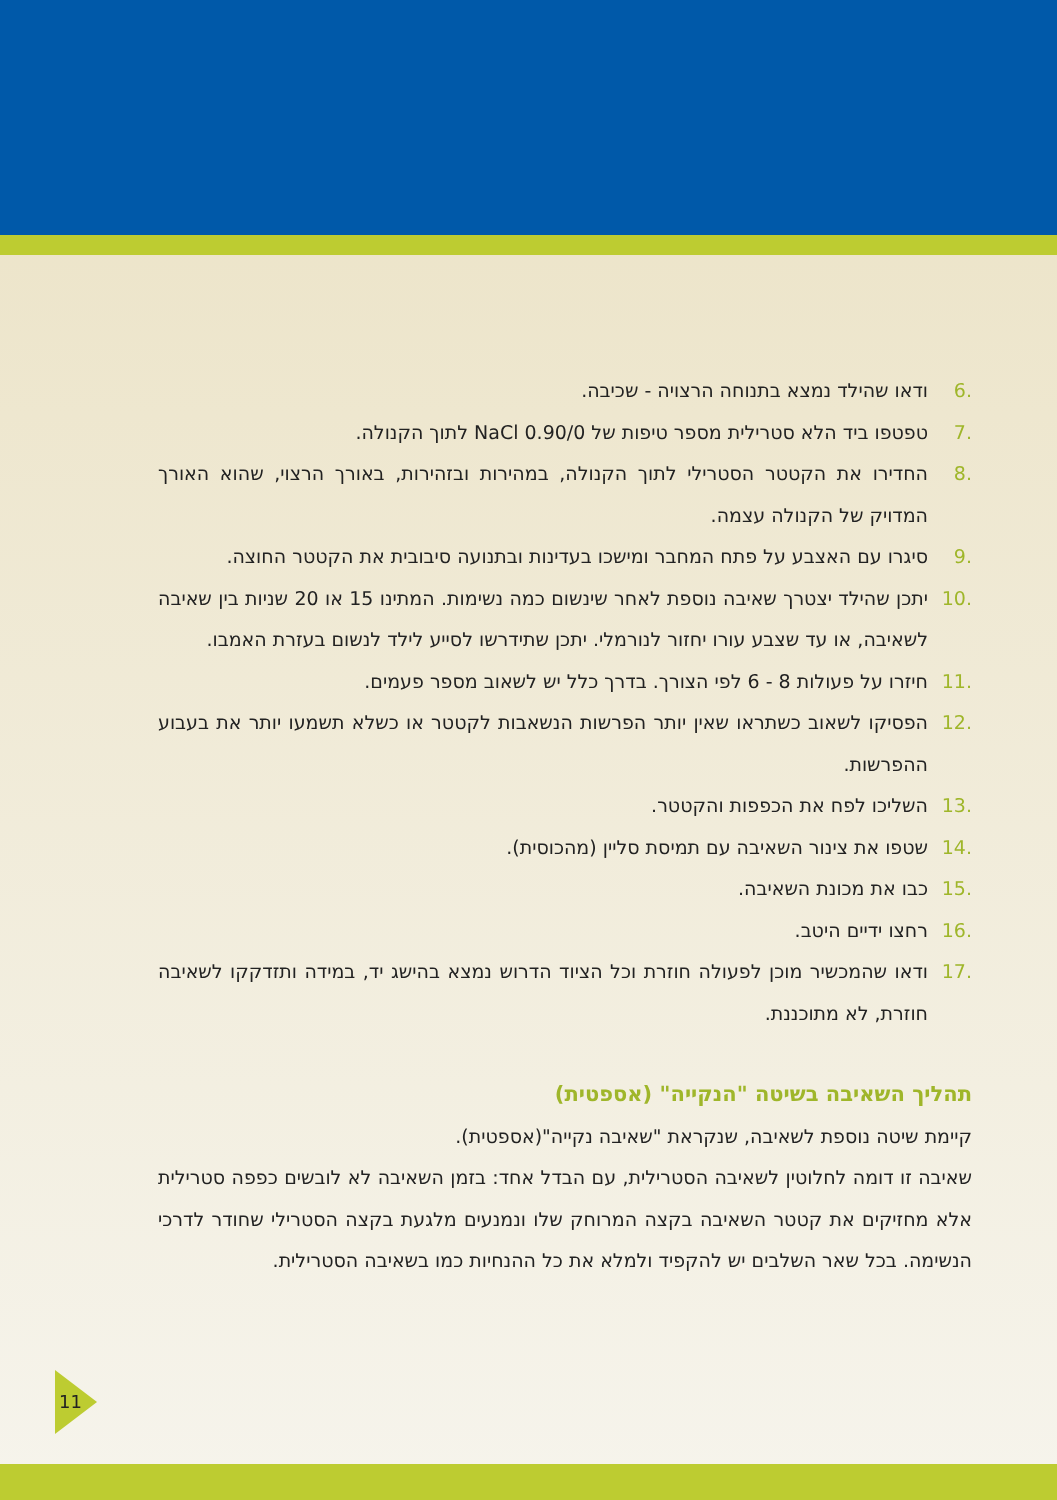.6 ודאו שהילד נמצא בתנוחה הרצויה - שכיבה.
.7 טפטפו ביד הלא סטרילית מספר טיפות של 0.90/0 NaCl לתוך הקנולה.
.8 החדירו את הקטטר הסטרילי לתוך הקנולה, במהירות ובזהירות, באורך הרצוי, שהוא האורך המדויק של הקנולה עצמה.
.9 סיגרו עם האצבע על פתח המחבר ומישכו בעדינות ובתנועה סיבובית את הקטטר החוצה.
.10 יתכן שהילד יצטרך שאיבה נוספת לאחר שינשום כמה נשימות. המתינו 15 או 20 שניות בין שאיבה לשאיבה, או עד שצבע עורו יחזור לנורמלי. יתכן שתידרשו לסייע לילד לנשום בעזרת האמבו.
.11 חיזרו על פעולות 8 - 6 לפי הצורך. בדרך כלל יש לשאוב מספר פעמים.
.12 הפסיקו לשאוב כשתראו שאין יותר הפרשות הנשאבות לקטטר או כשלא תשמעו יותר את בעבוע ההפרשות.
.13 השליכו לפח את הכפפות והקטטר.
.14 שטפו את צינור השאיבה עם תמיסת סליין (מהכוסית).
.15 כבו את מכונת השאיבה.
.16 רחצו ידיים היטב.
.17 ודאו שהמכשיר מוכן לפעולה חוזרת וכל הציוד הדרוש נמצא בהישג יד, במידה ותזדקקו לשאיבה חוזרת, לא מתוכננת.
תהליך השאיבה בשיטה "הנקייה" (אספטית)
קיימת שיטה נוספת לשאיבה, שנקראת "שאיבה נקייה"(אספטית).
שאיבה זו דומה לחלוטין לשאיבה הסטרילית, עם הבדל אחד: בזמן השאיבה לא לובשים כפפה סטרילית אלא מחזיקים את קטטר השאיבה בקצה המרוחק שלו ונמנעים מלגעת בקצה הסטרילי שחודר לדרכי הנשימה. בכל שאר השלבים יש להקפיד ולמלא את כל ההנחיות כמו בשאיבה הסטרילית.
11